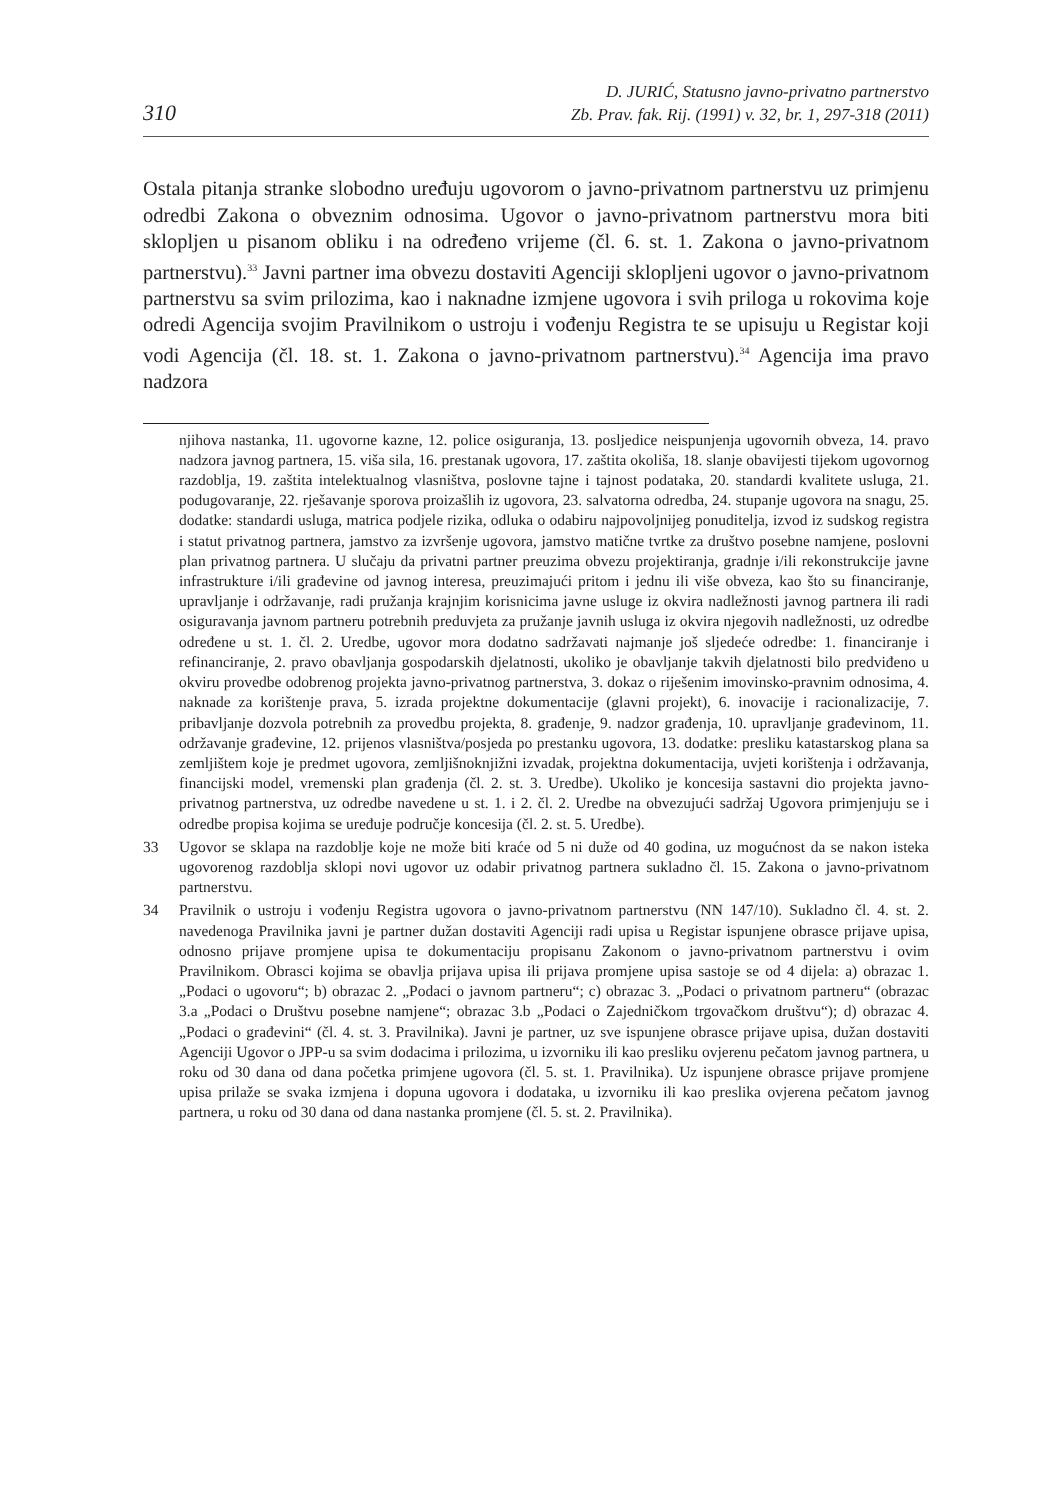310
D. JURIĆ, Statusno javno-privatno partnerstvo
Zb. Prav. fak. Rij. (1991) v. 32, br. 1, 297-318 (2011)
Ostala pitanja stranke slobodno uređuju ugovorom o javno-privatnom partnerstvu uz primjenu odredbi Zakona o obveznim odnosima. Ugovor o javno-privatnom partnerstvu mora biti sklopljen u pisanom obliku i na određeno vrijeme (čl. 6. st. 1. Zakona o javno-privatnom partnerstvu).<sup>33</sup> Javni partner ima obvezu dostaviti Agenciji sklopljeni ugovor o javno-privatnom partnerstvu sa svim prilozima, kao i naknadne izmjene ugovora i svih priloga u rokovima koje odredi Agencija svojim Pravilnikom o ustroju i vođenju Registra te se upisuju u Registar koji vodi Agencija (čl. 18. st. 1. Zakona o javno-privatnom partnerstvu).<sup>34</sup> Agencija ima pravo nadzora
njihova nastanka, 11. ugovorne kazne, 12. police osiguranja, 13. posljedice neispunjenja ugovornih obveza, 14. pravo nadzora javnog partnera, 15. viša sila, 16. prestanak ugovora, 17. zaštita okoliša, 18. slanje obavijesti tijekom ugovornog razdoblja, 19. zaštita intelektualnog vlasništva, poslovne tajne i tajnost podataka, 20. standardi kvalitete usluga, 21. podugovaranje, 22. rješavanje sporova proizašlih iz ugovora, 23. salvatorna odredba, 24. stupanje ugovora na snagu, 25. dodatke: standardi usluga, matrica podjele rizika, odluka o odabiru najpovoljnijeg ponuditelja, izvod iz sudskog registra i statut privatnog partnera, jamstvo za izvršenje ugovora, jamstvo matične tvrtke za društvo posebne namjene, poslovni plan privatnog partnera. U slučaju da privatni partner preuzima obvezu projektiranja, gradnje i/ili rekonstrukcije javne infrastrukture i/ili građevine od javnog interesa, preuzimajući pritom i jednu ili više obveza, kao što su financiranje, upravljanje i održavanje, radi pružanja krajnjim korisnicima javne usluge iz okvira nadležnosti javnog partnera ili radi osiguravanja javnom partneru potrebnih preduvjeta za pružanje javnih usluga iz okvira njegovih nadležnosti, uz odredbe određene u st. 1. čl. 2. Uredbe, ugovor mora dodatno sadržavati najmanje još sljedeće odredbe: 1. financiranje i refinanciranje, 2. pravo obavljanja gospodarskih djelatnosti, ukoliko je obavljanje takvih djelatnosti bilo predviđeno u okviru provedbe odobrenog projekta javno-privatnog partnerstva, 3. dokaz o riješenim imovinsko-pravnim odnosima, 4. naknade za korištenje prava, 5. izrada projektne dokumentacije (glavni projekt), 6. inovacije i racionalizacije, 7. pribavljanje dozvola potrebnih za provedbu projekta, 8. građenje, 9. nadzor građenja, 10. upravljanje građevinom, 11. održavanje građevine, 12. prijenos vlasništva/posjeda po prestanku ugovora, 13. dodatke: presliku katastarskog plana sa zemljištem koje je predmet ugovora, zemljišnoknjižni izvadak, projektna dokumentacija, uvjeti korištenja i održavanja, financijski model, vremenski plan građenja (čl. 2. st. 3. Uredbe). Ukoliko je koncesija sastavni dio projekta javno-privatnog partnerstva, uz odredbe navedene u st. 1. i 2. čl. 2. Uredbe na obvezujući sadržaj Ugovora primjenjuju se i odredbe propisa kojima se uređuje područje koncesija (čl. 2. st. 5. Uredbe).
33 Ugovor se sklapa na razdoblje koje ne može biti kraće od 5 ni duže od 40 godina, uz mogućnost da se nakon isteka ugovorenog razdoblja sklopi novi ugovor uz odabir privatnog partnera sukladno čl. 15. Zakona o javno-privatnom partnerstvu.
34 Pravilnik o ustroju i vođenju Registra ugovora o javno-privatnom partnerstvu (NN 147/10). Sukladno čl. 4. st. 2. navedenoga Pravilnika javni je partner dužan dostaviti Agenciji radi upisa u Registar ispunjene obrasce prijave upisa, odnosno prijave promjene upisa te dokumentaciju propisanu Zakonom o javno-privatnom partnerstvu i ovim Pravilnikom. Obrasci kojima se obavlja prijava upisa ili prijava promjene upisa sastoje se od 4 dijela: a) obrazac 1. „Podaci o ugovoru“; b) obrazac 2. „Podaci o javnom partneru“; c) obrazac 3. „Podaci o privatnom partneru“ (obrazac 3.a „Podaci o Društvu posebne namjene“; obrazac 3.b „Podaci o Zajedničkom trgovačkom društvu“); d) obrazac 4. „Podaci o građevini“ (čl. 4. st. 3. Pravilnika). Javni je partner, uz sve ispunjene obrasce prijave upisa, dužan dostaviti Agenciji Ugovor o JPP-u sa svim dodacima i prilozima, u izvorniku ili kao presliku ovjerenu pečatom javnog partnera, u roku od 30 dana od dana početka primjene ugovora (čl. 5. st. 1. Pravilnika). Uz ispunjene obrasce prijave promjene upisa prilaže se svaka izmjena i dopuna ugovora i dodataka, u izvorniku ili kao preslika ovjerena pečatom javnog partnera, u roku od 30 dana od dana nastanka promjene (čl. 5. st. 2. Pravilnika).